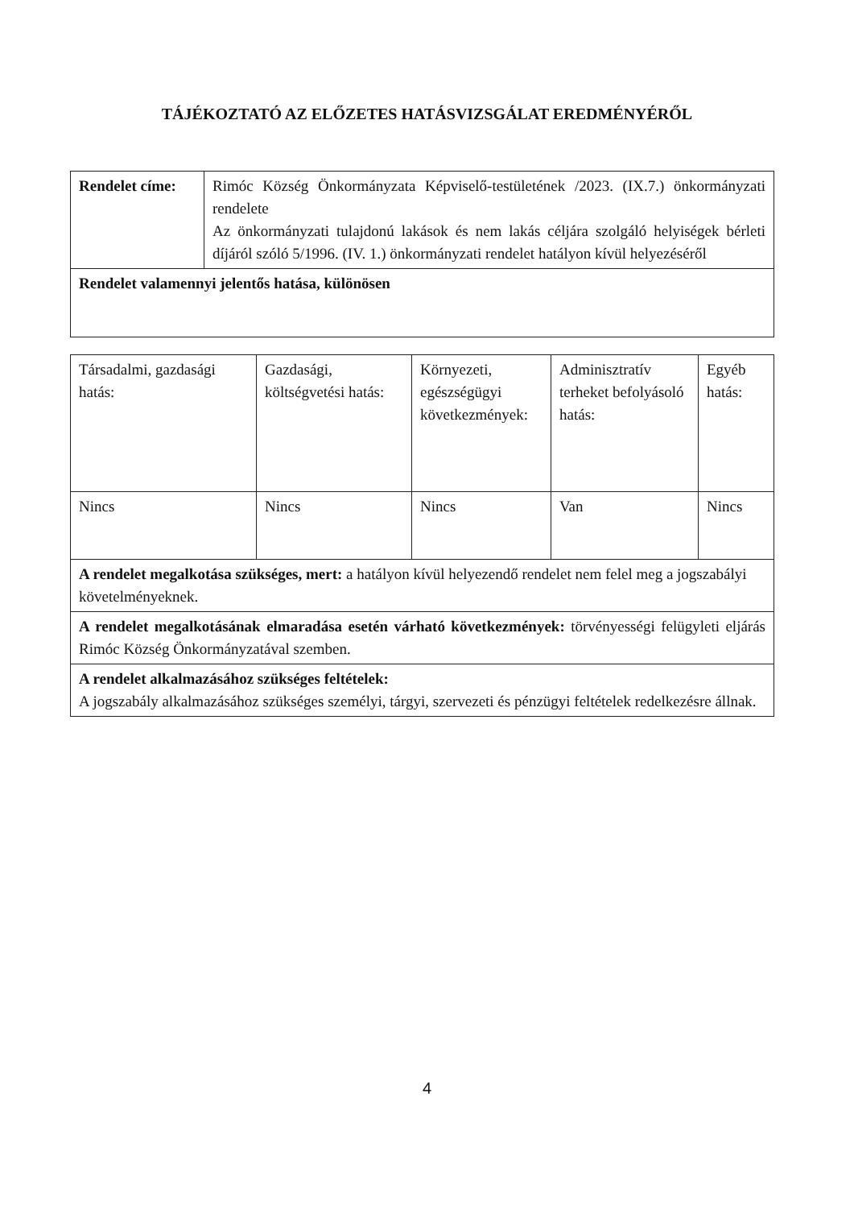TÁJÉKOZTATÓ AZ ELŐZETES HATÁSVIZSGÁLAT EREDMÉNYÉRŐL
| Rendelet címe: | Rimóc Község Önkormányzata Képviselő-testületének /2023. (IX.7.) önkormányzati rendelete Az önkormányzati tulajdonú lakások és nem lakás céljára szolgáló helyiségek bérleti díjáról szóló 5/1996. (IV. 1.) önkormányzati rendelet hatályon kívül helyezéséről |
| Rendelet valamennyi jelentős hatása, különösen | |
| Társadalmi, gazdasági hatás: | Gazdasági, költségvetési hatás: | Környezeti, egészségügyi következmények: | Adminisztratív terheket befolyásoló hatás: | Egyéb hatás: |
| Nincs | Nincs | Nincs | Van | Nincs |
| A rendelet megalkotása szükséges, mert: a hatályon kívül helyezendő rendelet nem felel meg a jogszabályi követelményeknek. | | | | |
| A rendelet megalkotásának elmaradása esetén várható következmények: törvényességi felügyleti eljárás Rimóc Község Önkormányzatával szemben. | | | | |
| A rendelet alkalmazásához szükséges feltételek: A jogszabály alkalmazásához szükséges személyi, tárgyi, szervezeti és pénzügyi feltételek redelkezésre állnak. | | | | |
4